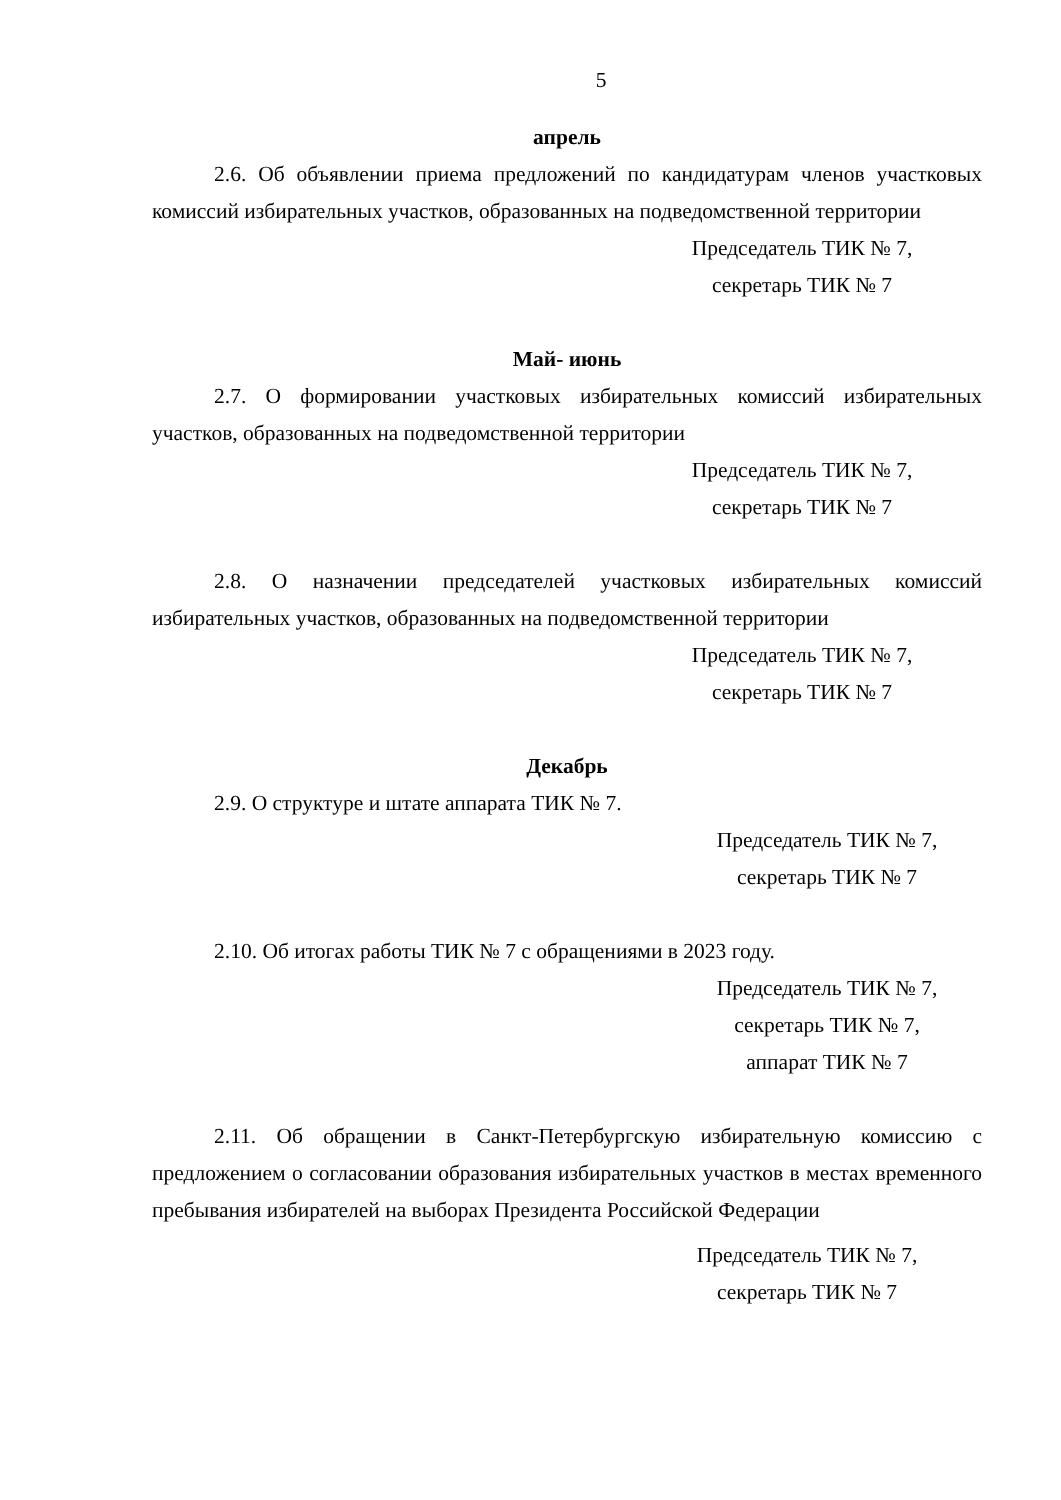5
апрель
2.6. Об объявлении приема предложений по кандидатурам членов участковых комиссий избирательных участков, образованных на подведомственной территории
Председатель ТИК № 7,
секретарь ТИК № 7
Май- июнь
2.7. О формировании участковых избирательных комиссий избирательных участков, образованных на подведомственной территории
Председатель ТИК № 7,
секретарь ТИК № 7
2.8. О назначении председателей участковых избирательных комиссий избирательных участков, образованных на подведомственной территории
Председатель ТИК № 7,
секретарь ТИК № 7
Декабрь
2.9. О структуре и штате аппарата ТИК № 7.
Председатель ТИК № 7,
секретарь ТИК № 7
2.10. Об итогах работы ТИК № 7 с обращениями в 2023 году.
Председатель ТИК № 7,
секретарь ТИК № 7,
аппарат ТИК № 7
2.11. Об обращении в Санкт-Петербургскую избирательную комиссию с предложением о согласовании образования избирательных участков в местах временного пребывания избирателей на выборах Президента Российской Федерации
Председатель ТИК № 7,
секретарь ТИК № 7